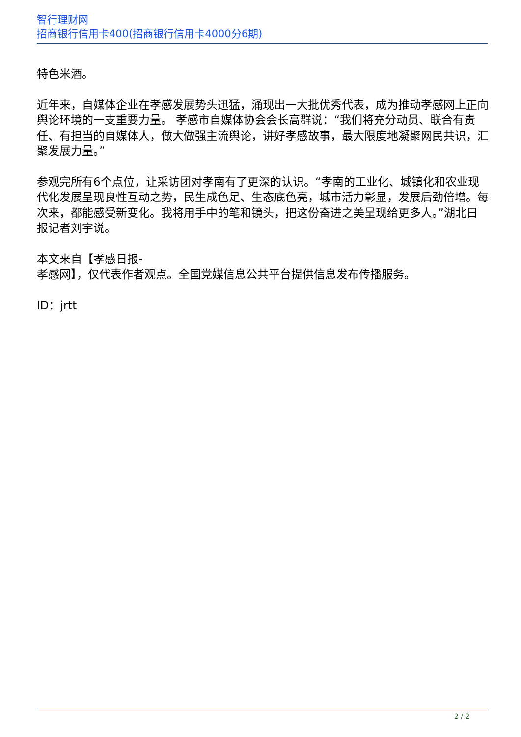智行理财网
招商银行信用卡400(招商银行信用卡4000分6期)
特色米酒。
近年来，自媒体企业在孝感发展势头迅猛，涌现出一大批优秀代表，成为推动孝感网上正向舆论环境的一支重要力量。 孝感市自媒体协会会长高群说：“我们将充分动员、联合有责任、有担当的自媒体人，做大做强主流舆论，讲好孝感故事，最大限度地凝聚网民共识，汇聚发展力量。”
参观完所有6个点位，让采访团对孝南有了更深的认识。“孝南的工业化、城镇化和农业现代化发展呈现良性互动之势，民生成色足、生态底色亮，城市活力彰显，发展后劲倍增。每次来，都能感受新变化。我将用手中的笔和镜头，把这份奋进之美呈现给更多人。”湖北日报记者刘宇说。
本文来自【孝感日报-
孝感网】，仅代表作者观点。全国党媒信息公共平台提供信息发布传播服务。
ID：jrtt
2 / 2